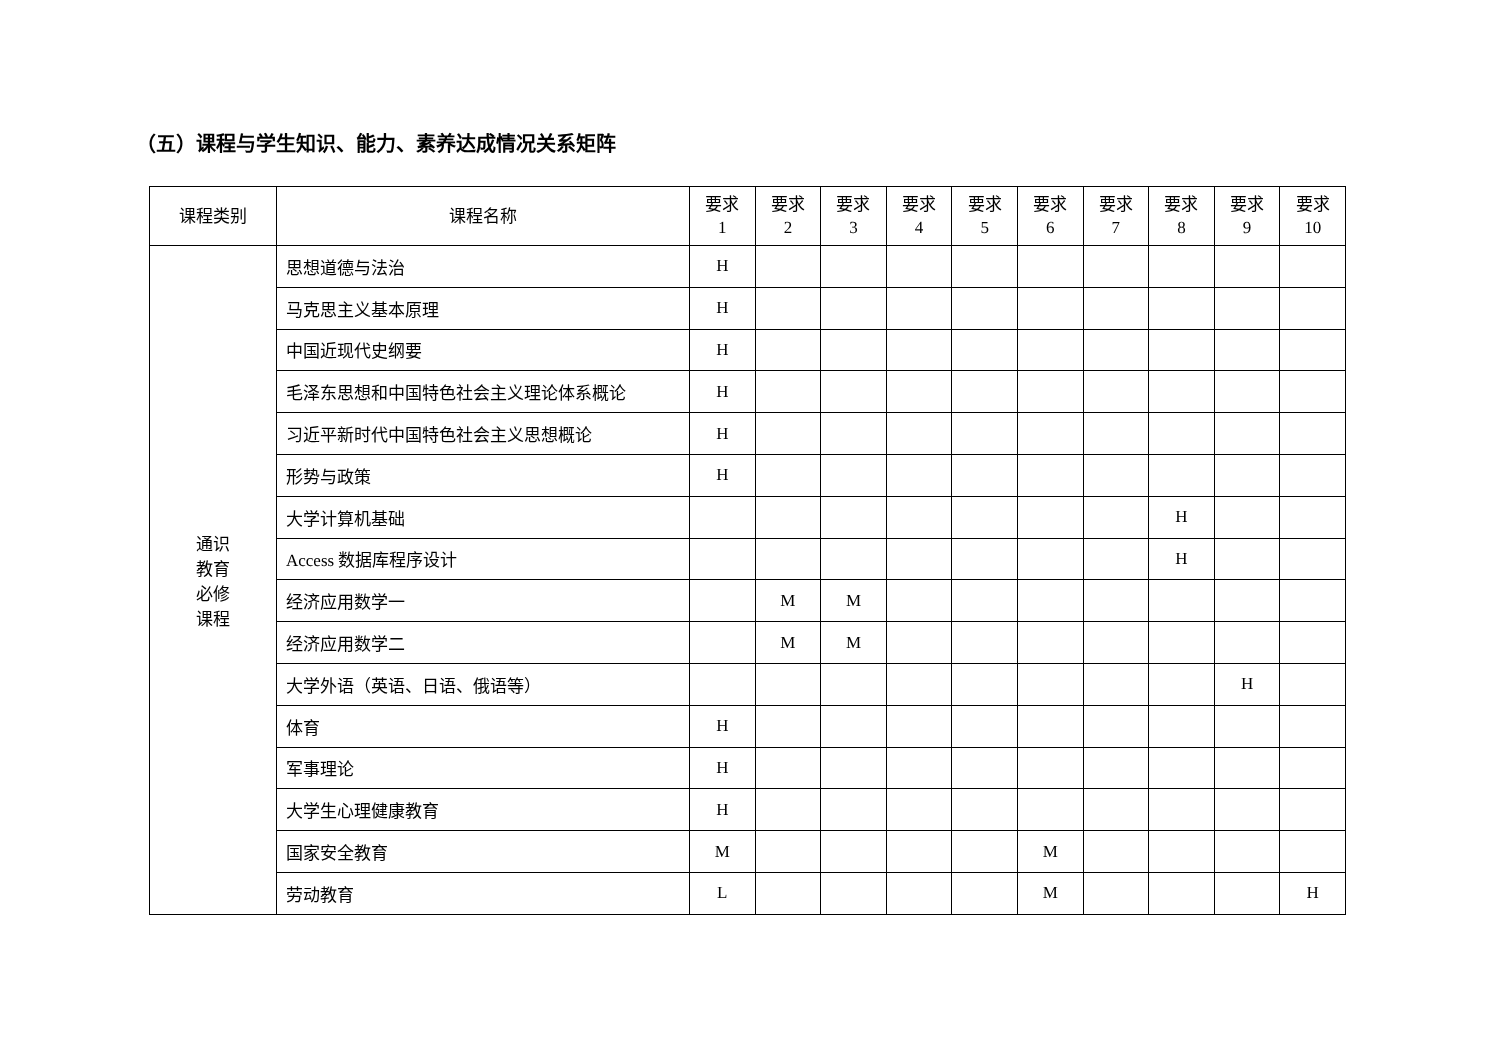（五）课程与学生知识、能力、素养达成情况关系矩阵
| 课程类别 | 课程名称 | 要求 1 | 要求 2 | 要求 3 | 要求 4 | 要求 5 | 要求 6 | 要求 7 | 要求 8 | 要求 9 | 要求 10 |
| --- | --- | --- | --- | --- | --- | --- | --- | --- | --- | --- | --- |
| 通识 教育 必修 课程 | 思想道德与法治 | H | | | | | | | | | |
| | 马克思主义基本原理 | H | | | | | | | | | |
| | 中国近现代史纲要 | H | | | | | | | | | |
| | 毛泽东思想和中国特色社会主义理论体系概论 | H | | | | | | | | | |
| | 习近平新时代中国特色社会主义思想概论 | H | | | | | | | | | |
| | 形势与政策 | H | | | | | | | | | |
| | 大学计算机基础 | | | | | | | | H | | |
| | Access 数据库程序设计 | | | | | | | | H | | |
| | 经济应用数学一 | | M | M | | | | | | | |
| | 经济应用数学二 | | M | M | | | | | | | |
| | 大学外语（英语、日语、俄语等） | | | | | | | | | H | |
| | 体育 | H | | | | | | | | | |
| | 军事理论 | H | | | | | | | | | |
| | 大学生心理健康教育 | H | | | | | | | | | |
| | 国家安全教育 | M | | | | | M | | | | |
| | 劳动教育 | L | | | | | M | | | | H |